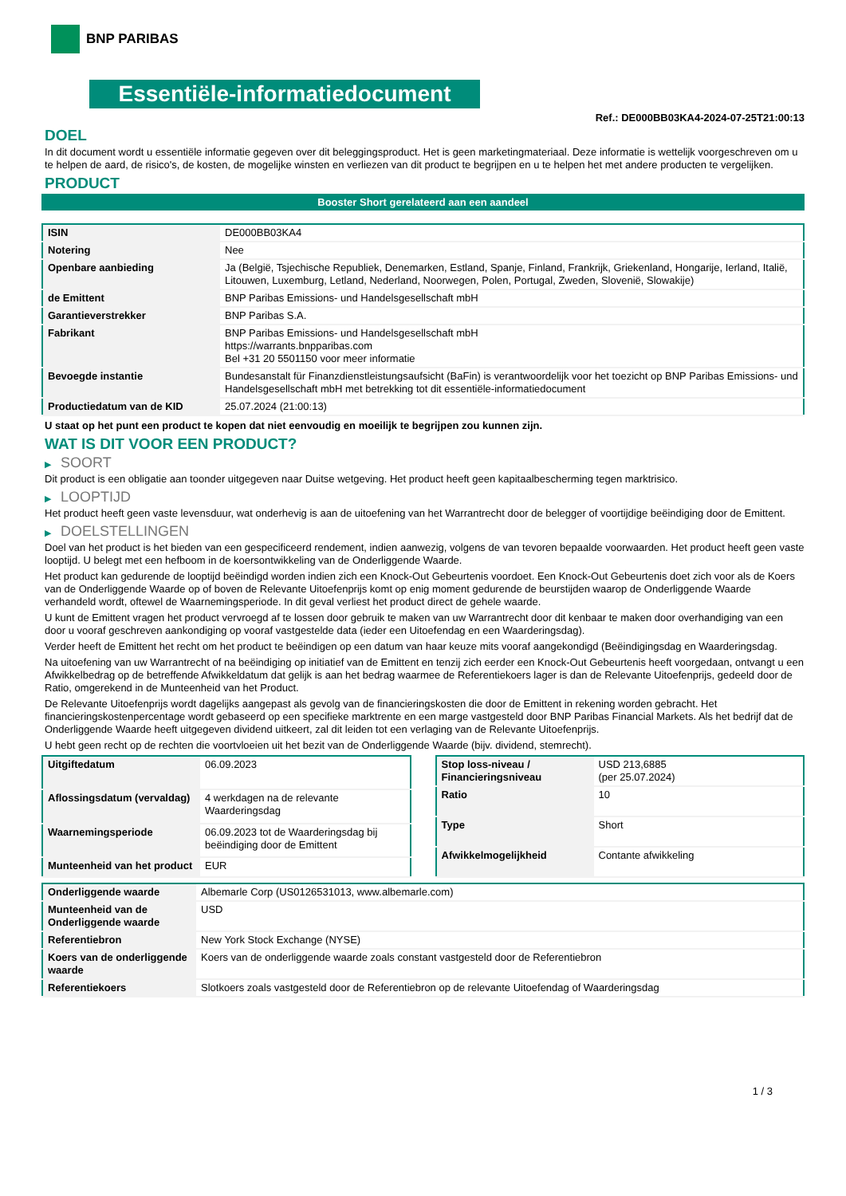BNP PARIBAS
Essentiële-informatiedocument
Ref.: DE000BB03KA4-2024-07-25T21:00:13
DOEL
In dit document wordt u essentiële informatie gegeven over dit beleggingsproduct. Het is geen marketingmateriaal. Deze informatie is wettelijk voorgeschreven om u te helpen de aard, de risico's, de kosten, de mogelijke winsten en verliezen van dit product te begrijpen en u te helpen het met andere producten te vergelijken.
PRODUCT
Booster Short gerelateerd aan een aandeel
| ISIN | DE000BB03KA4 |
| Notering | Nee |
| Openbare aanbieding | Ja (België, Tsjechische Republiek, Denemarken, Estland, Spanje, Finland, Frankrijk, Griekenland, Hongarije, Ierland, Italië, Litouwen, Luxemburg, Letland, Nederland, Noorwegen, Polen, Portugal, Zweden, Slovenië, Slowakije) |
| de Emittent | BNP Paribas Emissions- und Handelsgesellschaft mbH |
| Garantieverstrekker | BNP Paribas S.A. |
| Fabrikant | BNP Paribas Emissions- und Handelsgesellschaft mbH https://warrants.bnpparibas.com Bel +31 20 5501150 voor meer informatie |
| Bevoegde instantie | Bundesanstalt für Finanzdienstleistungsaufsicht (BaFin) is verantwoordelijk voor het toezicht op BNP Paribas Emissions- und Handelsgesellschaft mbH met betrekking tot dit essentiële-informatiedocument |
| Productiedatum van de KID | 25.07.2024 (21:00:13) |
U staat op het punt een product te kopen dat niet eenvoudig en moeilijk te begrijpen zou kunnen zijn.
WAT IS DIT VOOR EEN PRODUCT?
▶ SOORT
Dit product is een obligatie aan toonder uitgegeven naar Duitse wetgeving. Het product heeft geen kapitaalbescherming tegen marktrisico.
▶ LOOPTIJD
Het product heeft geen vaste levensduur, wat onderhevig is aan de uitoefening van het Warrantrecht door de belegger of voortijdige beëindiging door de Emittent.
▶ DOELSTELLINGEN
Doel van het product is het bieden van een gespecificeerd rendement, indien aanwezig, volgens de van tevoren bepaalde voorwaarden. Het product heeft geen vaste looptijd. U belegt met een hefboom in de koersontwikkeling van de Onderliggende Waarde.
Het product kan gedurende de looptijd beëindigd worden indien zich een Knock-Out Gebeurtenis voordoet. Een Knock-Out Gebeurtenis doet zich voor als de Koers van de Onderliggende Waarde op of boven de Relevante Uitoefenprijs komt op enig moment gedurende de beurstijden waarop de Onderliggende Waarde verhandeld wordt, oftewel de Waarnemingsperiode. In dit geval verliest het product direct de gehele waarde.
U kunt de Emittent vragen het product vervroegd af te lossen door gebruik te maken van uw Warrantrecht door dit kenbaar te maken door overhandiging van een door u vooraf geschreven aankondiging op vooraf vastgestelde data (ieder een Uitoefendag en een Waarderingsdag).
Verder heeft de Emittent het recht om het product te beëindigen op een datum van haar keuze mits vooraf aangekondigd (Beëindigingsdag en Waarderingsdag.
Na uitoefening van uw Warrantrecht of na beëindiging op initiatief van de Emittent en tenzij zich eerder een Knock-Out Gebeurtenis heeft voorgedaan, ontvangt u een Afwikkelbedrag op de betreffende Afwikkeldatum dat gelijk is aan het bedrag waarmee de Referentiekoers lager is dan de Relevante Uitoefenprijs, gedeeld door de Ratio, omgerekend in de Munteenheid van het Product.
De Relevante Uitoefenprijs wordt dagelijks aangepast als gevolg van de financieringskosten die door de Emittent in rekening worden gebracht. Het financieringskostenpercentage wordt gebaseerd op een specifieke marktrente en een marge vastgesteld door BNP Paribas Financial Markets. Als het bedrijf dat de Onderliggende Waarde heeft uitgegeven dividend uitkeert, zal dit leiden tot een verlaging van de Relevante Uitoefenprijs.
U hebt geen recht op de rechten die voortvloeien uit het bezit van de Onderliggende Waarde (bijv. dividend, stemrecht).
| Uitgiftedatum | 06.09.2023 |
| Aflossingsdatum (vervaldag) | 4 werkdagen na de relevante Waarderingsdag |
| Waarnemingsperiode | 06.09.2023 tot de Waarderingsdag bij beëindiging door de Emittent |
| Munteenheid van het product | EUR |
| Stop loss-niveau / Financieringsniveau | USD 213,6885 (per 25.07.2024) |
| Ratio | 10 |
| Type | Short |
| Afwikkelmogelijkheid | Contante afwikkeling |
| Onderliggende waarde | Albemarle Corp (US0126531013, www.albemarle.com) |
| Munteenheid van de Onderliggende waarde | USD |
| Referentiebron | New York Stock Exchange (NYSE) |
| Koers van de onderliggende waarde | Koers van de onderliggende waarde zoals constant vastgesteld door de Referentiebron |
| Referentiekoers | Slotkoers zoals vastgesteld door de Referentiebron op de relevante Uitoefendag of Waarderingsdag |
1 / 3